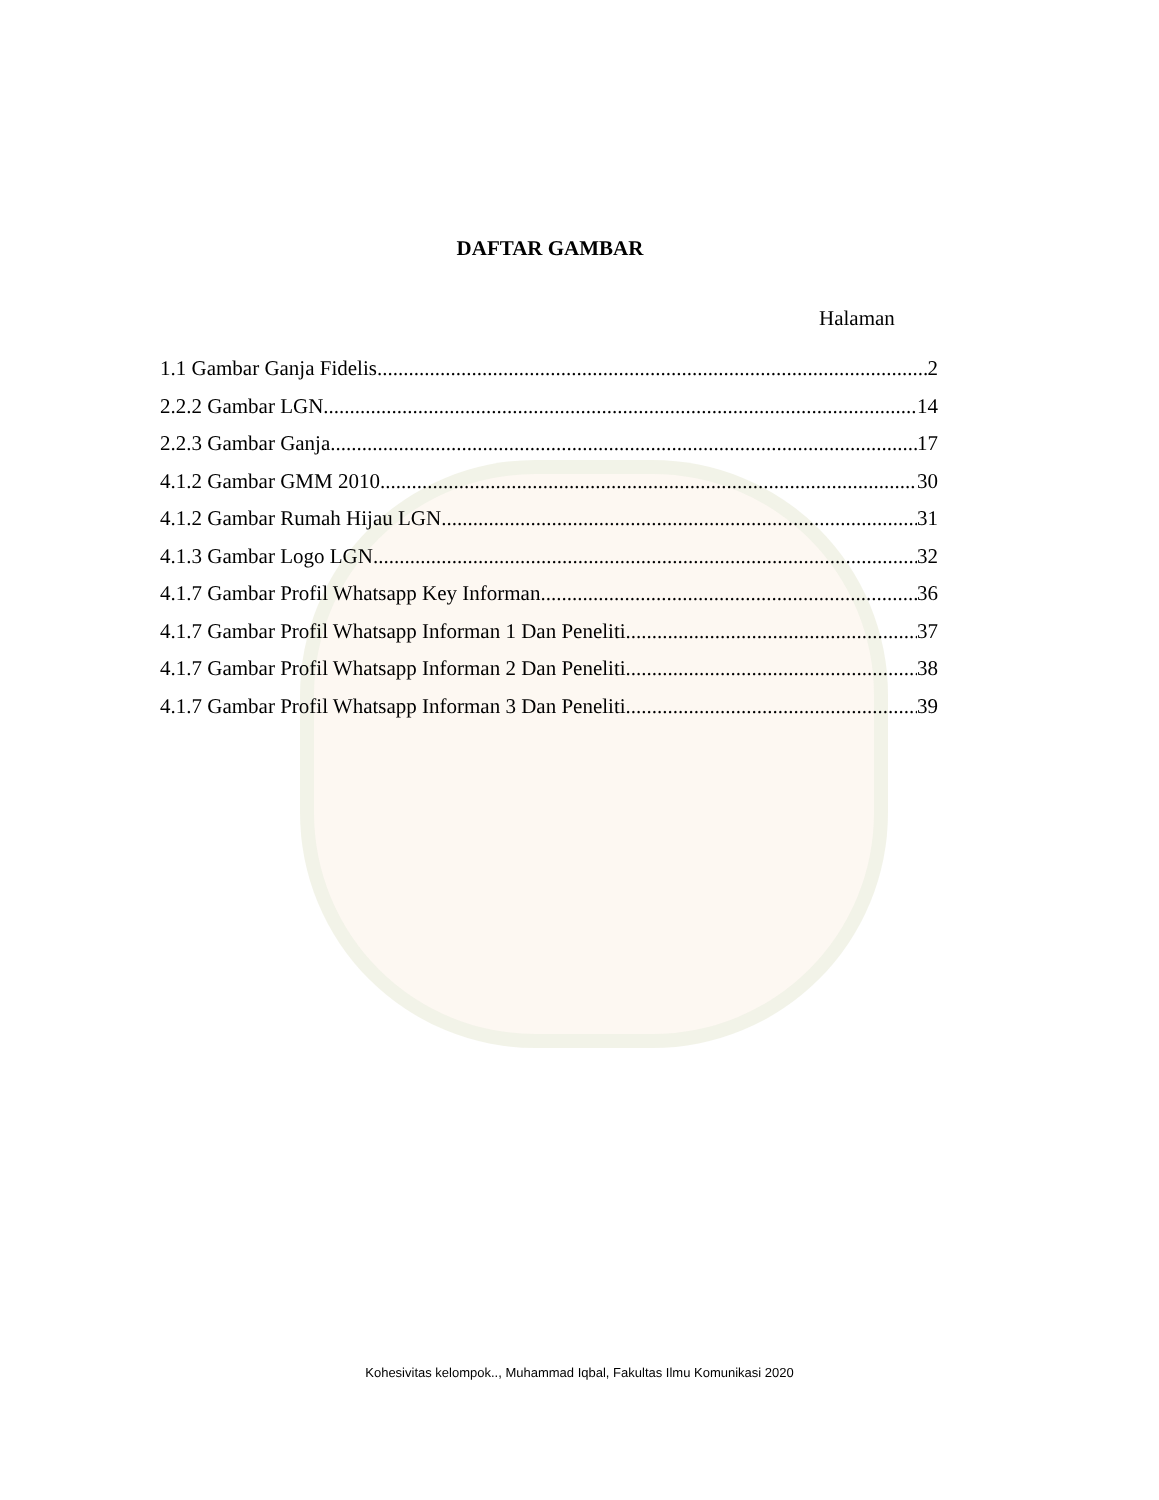DAFTAR GAMBAR
Halaman
1.1 Gambar Ganja Fidelis 2
2.2.2 Gambar LGN 14
2.2.3 Gambar Ganja 17
4.1.2 Gambar GMM 2010 30
4.1.2 Gambar Rumah Hijau LGN 31
4.1.3 Gambar Logo LGN 32
4.1.7 Gambar Profil Whatsapp Key Informan 36
4.1.7 Gambar Profil Whatsapp Informan 1 Dan Peneliti 37
4.1.7 Gambar Profil Whatsapp Informan 2 Dan Peneliti 38
4.1.7 Gambar Profil Whatsapp Informan 3 Dan Peneliti 39
Kohesivitas kelompok.., Muhammad Iqbal, Fakultas Ilmu Komunikasi 2020